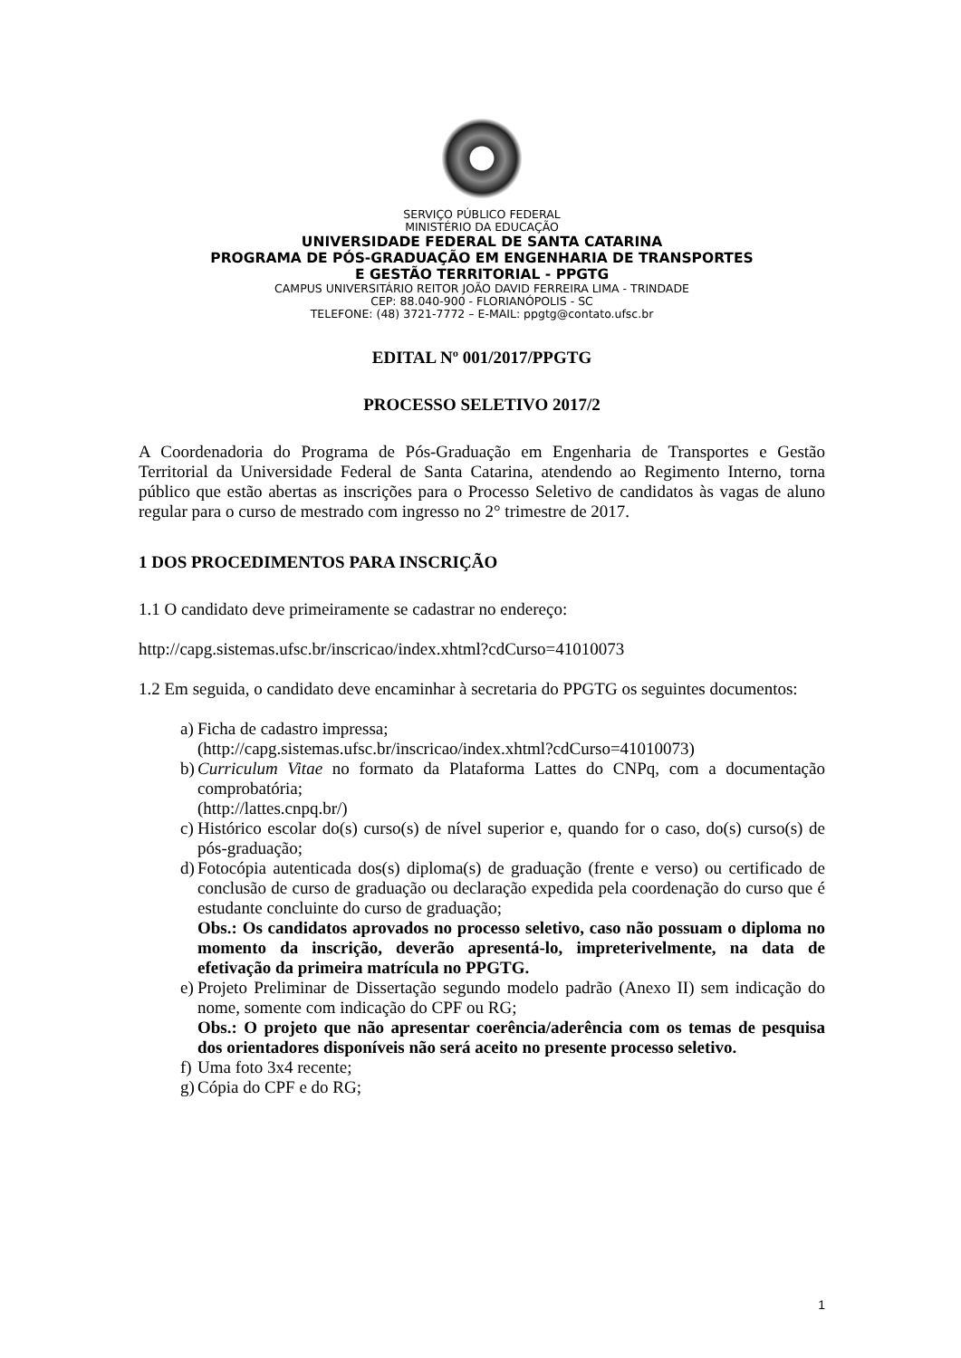SERVIÇO PÚBLICO FEDERAL
MINISTÉRIO DA EDUCAÇÃO
UNIVERSIDADE FEDERAL DE SANTA CATARINA
PROGRAMA DE PÓS-GRADUAÇÃO EM ENGENHARIA DE TRANSPORTES
E GESTÃO TERRITORIAL - PPGTG
CAMPUS UNIVERSITÁRIO REITOR JOÃO DAVID FERREIRA LIMA - TRINDADE
CEP: 88.040-900 - FLORIANÓPOLIS - SC
TELEFONE: (48) 3721-7772 – E-MAIL: ppgtg@contato.ufsc.br
EDITAL Nº 001/2017/PPGTG
PROCESSO SELETIVO 2017/2
A Coordenadoria do Programa de Pós-Graduação em Engenharia de Transportes e Gestão Territorial da Universidade Federal de Santa Catarina, atendendo ao Regimento Interno, torna público que estão abertas as inscrições para o Processo Seletivo de candidatos às vagas de aluno regular para o curso de mestrado com ingresso no 2° trimestre de 2017.
1 DOS PROCEDIMENTOS PARA INSCRIÇÃO
1.1 O candidato deve primeiramente se cadastrar no endereço:
http://capg.sistemas.ufsc.br/inscricao/index.xhtml?cdCurso=41010073
1.2 Em seguida, o candidato deve encaminhar à secretaria do PPGTG os seguintes documentos:
a)
Ficha de cadastro impressa;
(http://capg.sistemas.ufsc.br/inscricao/index.xhtml?cdCurso=41010073)
b)
Curriculum Vitae no formato da Plataforma Lattes do CNPq, com a documentação comprobatória;
(http://lattes.cnpq.br/)
c)
Histórico escolar do(s) curso(s) de nível superior e, quando for o caso, do(s) curso(s) de pós-graduação;
d)
Fotocópia autenticada dos(s) diploma(s) de graduação (frente e verso) ou certificado de conclusão de curso de graduação ou declaração expedida pela coordenação do curso que é estudante concluinte do curso de graduação;
Obs.: Os candidatos aprovados no processo seletivo, caso não possuam o diploma no momento da inscrição, deverão apresentá-lo, impreterivelmente, na data de efetivação da primeira matrícula no PPGTG.
e)
Projeto Preliminar de Dissertação segundo modelo padrão (Anexo II) sem indicação do nome, somente com indicação do CPF ou RG;
Obs.: O projeto que não apresentar coerência/aderência com os temas de pesquisa dos orientadores disponíveis não será aceito no presente processo seletivo.
f)
Uma foto 3x4 recente;
g)
Cópia do CPF e do RG;
1